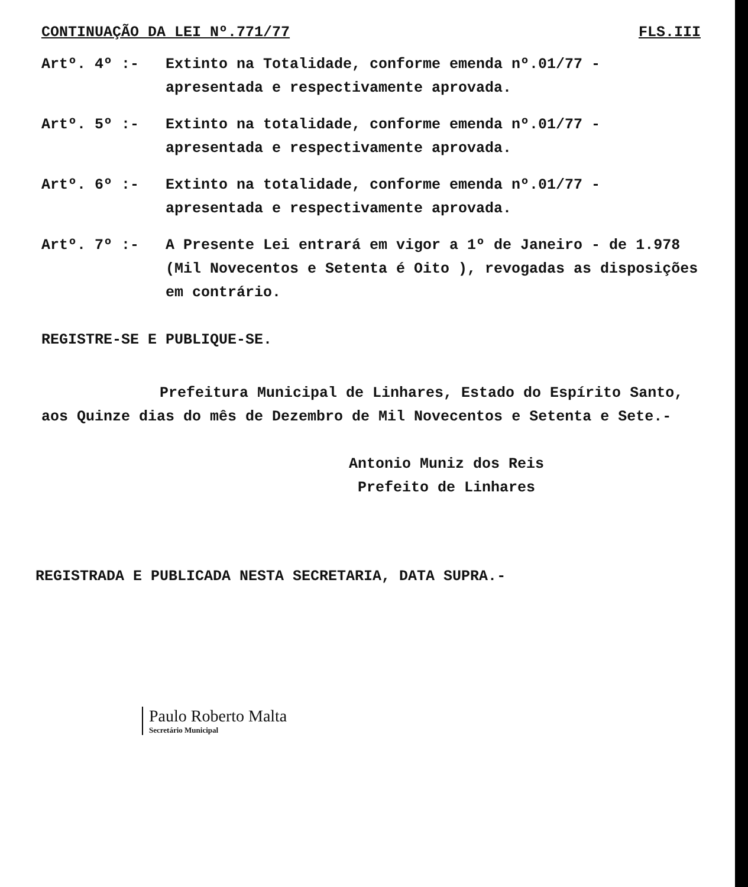CONTINUAÇÃO DA LEI Nº.771/77 FLS.III
Artº. 4º :- Extinto na Totalidade, conforme emenda nº.01/77 - apresentada e respectivamente aprovada.
Artº. 5º :- Extinto na totalidade, conforme emenda nº.01/77 - apresentada e respectivamente aprovada.
Artº. 6º :- Extinto na totalidade, conforme emenda nº.01/77 - apresentada e respectivamente aprovada.
Artº. 7º :- A Presente Lei entrará em vigor a 1º de Janeiro - de 1.978 (Mil Novecentos e Setenta é Oito ), revogadas as disposições em contrário.
REGISTRE-SE E PUBLIQUE-SE.
Prefeitura Municipal de Linhares, Estado do Espírito Santo, aos Quinze dias do mês de Dezembro de Mil Novecentos e Setenta e Sete.-
Antonio Muniz dos Reis
Prefeito de Linhares
REGISTRADA E PUBLICADA NESTA SECRETARIA, DATA SUPRA.-
Paulo Roberto Malta
Secretário Municipal